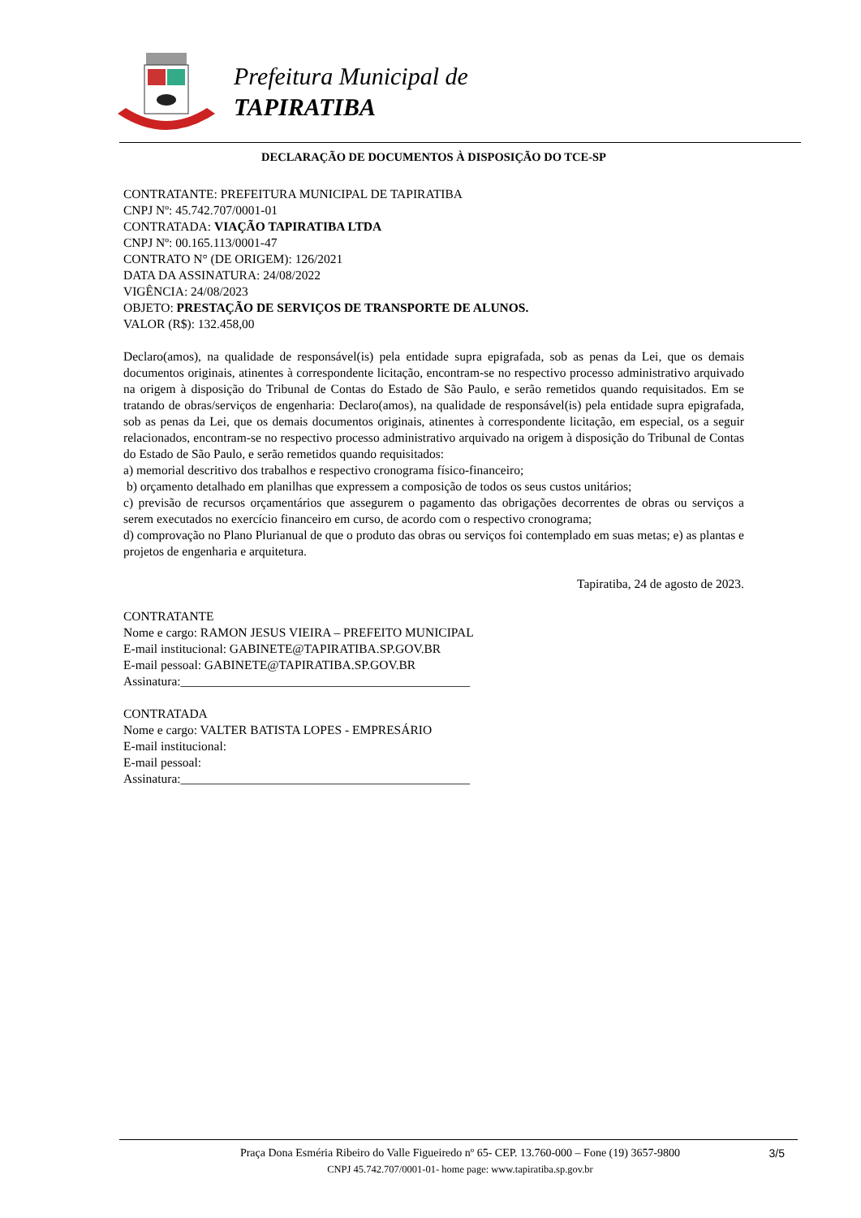Prefeitura Municipal de
TAPIRATIBA
DECLARAÇÃO DE DOCUMENTOS À DISPOSIÇÃO DO TCE-SP
CONTRATANTE: PREFEITURA MUNICIPAL DE TAPIRATIBA
CNPJ Nº: 45.742.707/0001-01
CONTRATADA: VIAÇÃO TAPIRATIBA LTDA
CNPJ Nº: 00.165.113/0001-47
CONTRATO N° (DE ORIGEM): 126/2021
DATA DA ASSINATURA: 24/08/2022
VIGÊNCIA: 24/08/2023
OBJETO: PRESTAÇÃO DE SERVIÇOS DE TRANSPORTE DE ALUNOS.
VALOR (R$): 132.458,00
Declaro(amos), na qualidade de responsável(is) pela entidade supra epigrafada, sob as penas da Lei, que os demais documentos originais, atinentes à correspondente licitação, encontram-se no respectivo processo administrativo arquivado na origem à disposição do Tribunal de Contas do Estado de São Paulo, e serão remetidos quando requisitados. Em se tratando de obras/serviços de engenharia: Declaro(amos), na qualidade de responsável(is) pela entidade supra epigrafada, sob as penas da Lei, que os demais documentos originais, atinentes à correspondente licitação, em especial, os a seguir relacionados, encontram-se no respectivo processo administrativo arquivado na origem à disposição do Tribunal de Contas do Estado de São Paulo, e serão remetidos quando requisitados:
a) memorial descritivo dos trabalhos e respectivo cronograma físico-financeiro;
b) orçamento detalhado em planilhas que expressem a composição de todos os seus custos unitários;
c) previsão de recursos orçamentários que assegurem o pagamento das obrigações decorrentes de obras ou serviços a serem executados no exercício financeiro em curso, de acordo com o respectivo cronograma;
d) comprovação no Plano Plurianual de que o produto das obras ou serviços foi contemplado em suas metas; e) as plantas e projetos de engenharia e arquitetura.
Tapiratiba, 24 de agosto de 2023.
CONTRATANTE
Nome e cargo: RAMON JESUS VIEIRA – PREFEITO MUNICIPAL
E-mail institucional: GABINETE@TAPIRATIBA.SP.GOV.BR
E-mail pessoal: GABINETE@TAPIRATIBA.SP.GOV.BR
Assinatura:______________________________________________
CONTRATADA
Nome e cargo: VALTER BATISTA LOPES - EMPRESÁRIO
E-mail institucional:
E-mail pessoal:
Assinatura:______________________________________________
3/5 Praça Dona Esméria Ribeiro do Valle Figueiredo nº 65- CEP. 13.760-000 – Fone (19) 3657-9800
CNPJ 45.742.707/0001-01- home page: www.tapiratiba.sp.gov.br